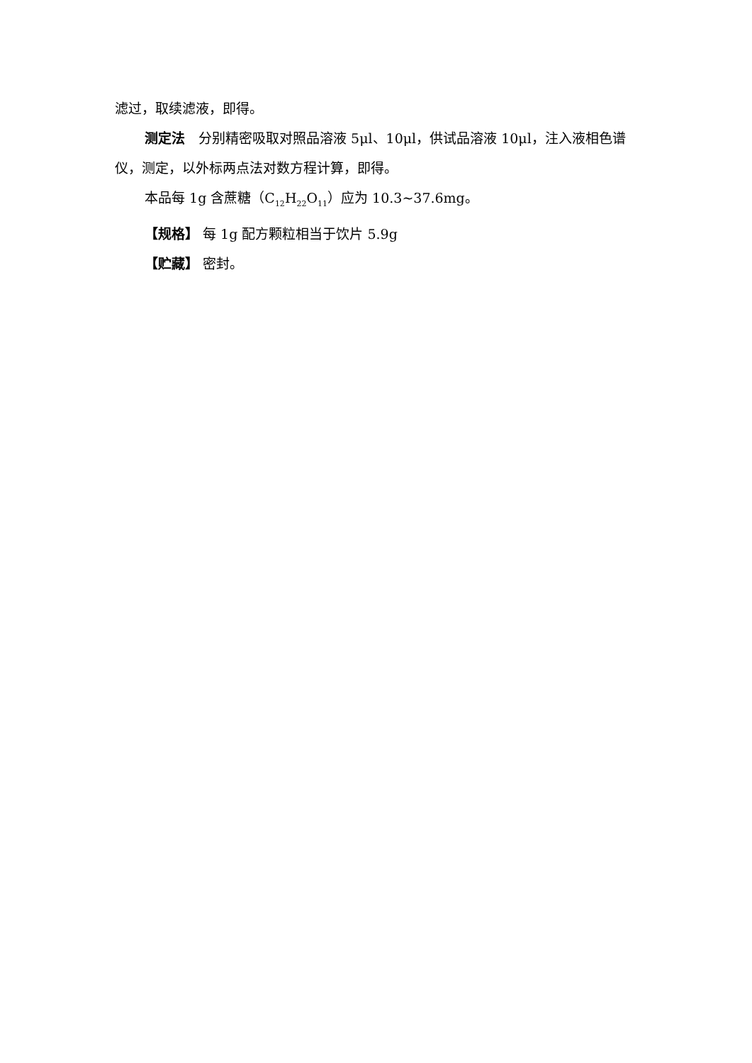滤过，取续滤液，即得。
测定法　分别精密吸取对照品溶液 5μl、10μl，供试品溶液 10μl，注入液相色谱仪，测定，以外标两点法对数方程计算，即得。
本品每 1g 含蔗糖（C<sub>12</sub>H<sub>22</sub>O<sub>11</sub>）应为 10.3~37.6mg。
【规格】 每 1g 配方颗粒相当于饮片 5.9g
【贮藏】 密封。